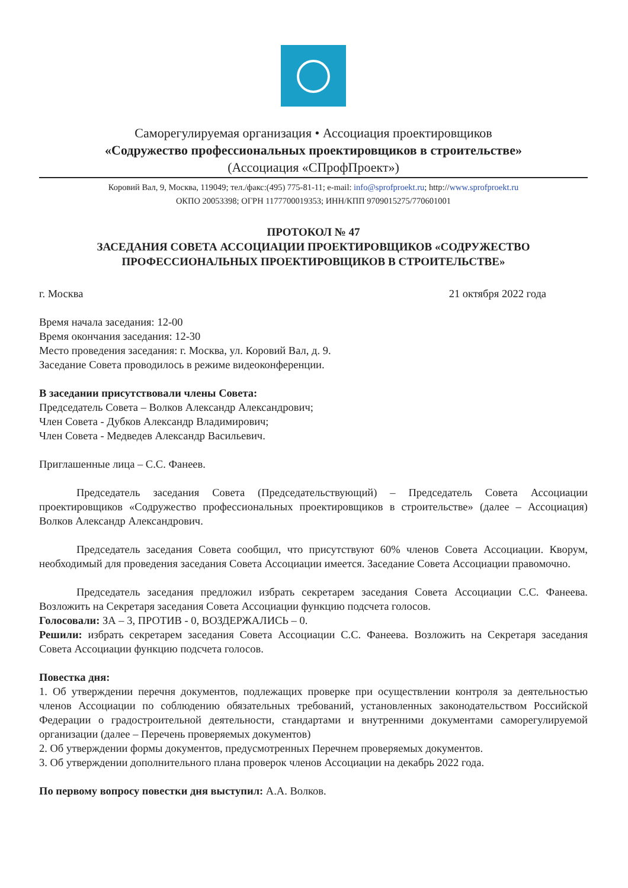Саморегулируемая организация • Ассоциация проектировщиков
«Содружество профессиональных проектировщиков в строительстве»
(Ассоциация «СПрофПроект»)
Коровий Вал, 9, Москва, 119049; тел./факс:(495) 775-81-11; e-mail: info@sprofproekt.ru; http://www.sprofproekt.ru
ОКПО 20053398; ОГРН 1177700019353; ИНН/КПП 9709015275/770601001
ПРОТОКОЛ № 47
ЗАСЕДАНИЯ СОВЕТА АССОЦИАЦИИ ПРОЕКТИРОВЩИКОВ «СОДРУЖЕСТВО ПРОФЕССИОНАЛЬНЫХ ПРОЕКТИРОВЩИКОВ В СТРОИТЕЛЬСТВЕ»
г. Москва 21 октября 2022 года
Время начала заседания: 12-00
Время окончания заседания: 12-30
Место проведения заседания: г. Москва, ул. Коровий Вал, д. 9.
Заседание Совета проводилось в режиме видеоконференции.
В заседании присутствовали члены Совета:
Председатель Совета – Волков Александр Александрович;
Член Совета - Дубков Александр Владимирович;
Член Совета - Медведев Александр Васильевич.
Приглашенные лица – С.С. Фанеев.
Председатель заседания Совета (Председательствующий) – Председатель Совета Ассоциации проектировщиков «Содружество профессиональных проектировщиков в строительстве» (далее – Ассоциация) Волков Александр Александрович.
Председатель заседания Совета сообщил, что присутствуют 60% членов Совета Ассоциации. Кворум, необходимый для проведения заседания Совета Ассоциации имеется. Заседание Совета Ассоциации правомочно.
Председатель заседания предложил избрать секретарем заседания Совета Ассоциации С.С. Фанеева. Возложить на Секретаря заседания Совета Ассоциации функцию подсчета голосов.
Голосовали: ЗА – 3, ПРОТИВ - 0, ВОЗДЕРЖАЛИСЬ – 0.
Решили: избрать секретарем заседания Совета Ассоциации С.С. Фанеева. Возложить на Секретаря заседания Совета Ассоциации функцию подсчета голосов.
Повестка дня:
1. Об утверждении перечня документов, подлежащих проверке при осуществлении контроля за деятельностью членов Ассоциации по соблюдению обязательных требований, установленных законодательством Российской Федерации о градостроительной деятельности, стандартами и внутренними документами саморегулируемой организации (далее – Перечень проверяемых документов)
2. Об утверждении формы документов, предусмотренных Перечнем проверяемых документов.
3. Об утверждении дополнительного плана проверок членов Ассоциации на декабрь 2022 года.
По первому вопросу повестки дня выступил: А.А. Волков.